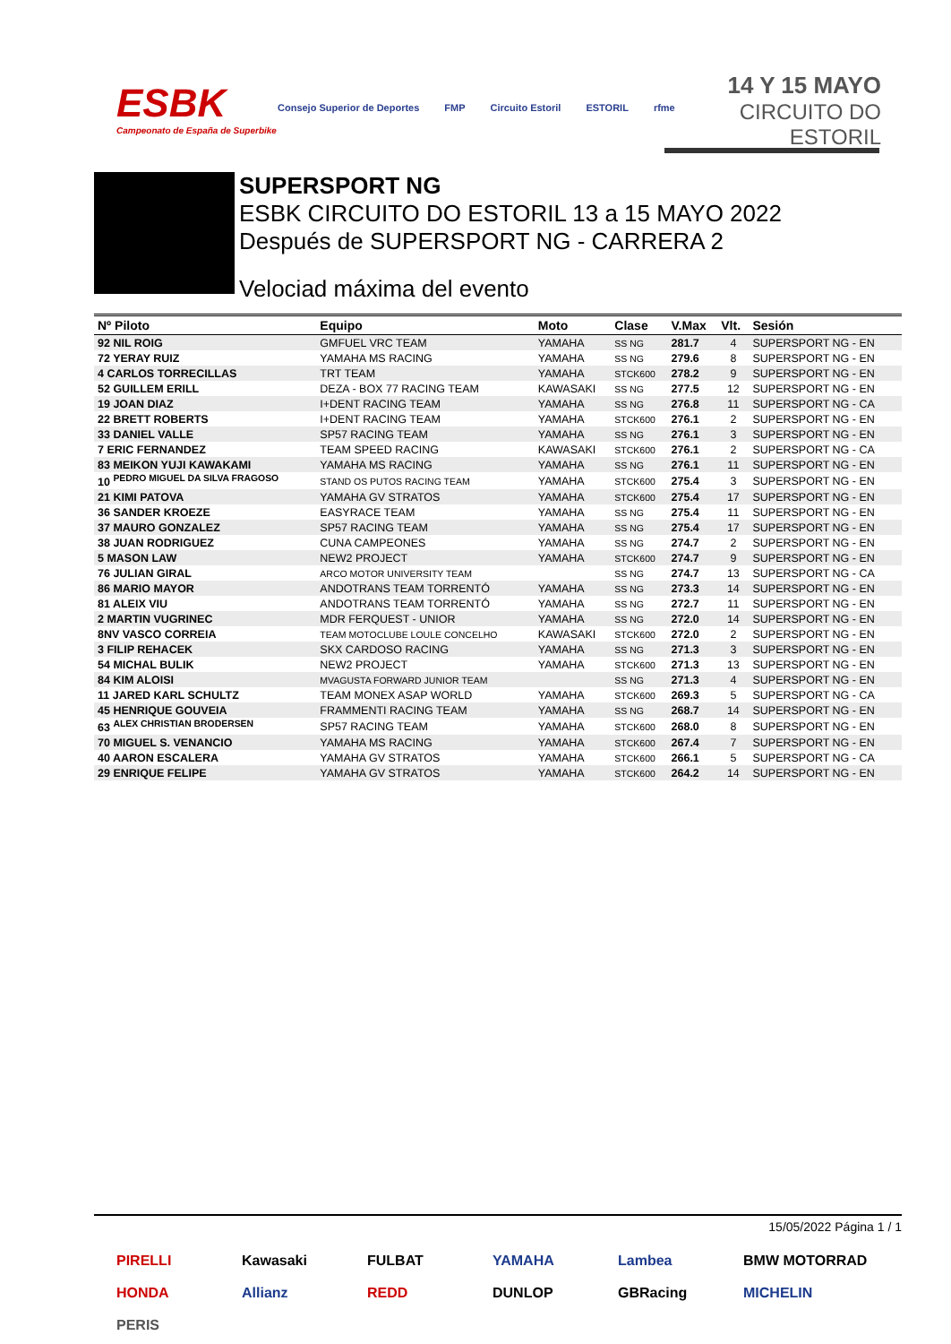ESBK
Campeonato de España de Superbike
Consejo Superior de Deportes FMP Circuito Estoril ESTORIL rfme
14 Y 15 MAYO
CIRCUITO DO ESTORIL
SUPERSPORT NG
ESBK CIRCUITO DO ESTORIL 13 a 15 MAYO 2022
Después de SUPERSPORT NG - CARRERA 2
Velociad máxima del evento
| Nº Piloto | Equipo | Moto | Clase | V.Max | Vlt. | Sesión |
| --- | --- | --- | --- | --- | --- | --- |
| 92 NIL ROIG | GMFUEL VRC TEAM | YAMAHA | SS NG | 281.7 | 4 | SUPERSPORT NG - EN |
| 72 YERAY RUIZ | YAMAHA MS RACING | YAMAHA | SS NG | 279.6 | 8 | SUPERSPORT NG - EN |
| 4 CARLOS TORRECILLAS | TRT TEAM | YAMAHA | STCK600 | 278.2 | 9 | SUPERSPORT NG - EN |
| 52 GUILLEM ERILL | DEZA - BOX 77 RACING TEAM | KAWASAKI | SS NG | 277.5 | 12 | SUPERSPORT NG - EN |
| 19 JOAN DIAZ | I+DENT RACING TEAM | YAMAHA | SS NG | 276.8 | 11 | SUPERSPORT NG - CA |
| 22 BRETT ROBERTS | I+DENT RACING TEAM | YAMAHA | STCK600 | 276.1 | 2 | SUPERSPORT NG - EN |
| 33 DANIEL VALLE | SP57 RACING TEAM | YAMAHA | SS NG | 276.1 | 3 | SUPERSPORT NG - EN |
| 7 ERIC FERNANDEZ | TEAM SPEED RACING | KAWASAKI | STCK600 | 276.1 | 2 | SUPERSPORT NG - CA |
| 83 MEIKON YUJI KAWAKAMI | YAMAHA MS RACING | YAMAHA | SS NG | 276.1 | 11 | SUPERSPORT NG - EN |
| 10 <sup>PEDRO MIGUEL DA SILVA FRAGOSO</sup> | STAND OS PUTOS RACING TEAM | YAMAHA | STCK600 | 275.4 | 3 | SUPERSPORT NG - EN |
| 21 KIMI PATOVA | YAMAHA GV STRATOS | YAMAHA | STCK600 | 275.4 | 17 | SUPERSPORT NG - EN |
| 36 SANDER KROEZE | EASYRACE TEAM | YAMAHA | SS NG | 275.4 | 11 | SUPERSPORT NG - EN |
| 37 MAURO GONZALEZ | SP57 RACING TEAM | YAMAHA | SS NG | 275.4 | 17 | SUPERSPORT NG - EN |
| 38 JUAN RODRIGUEZ | CUNA CAMPEONES | YAMAHA | SS NG | 274.7 | 2 | SUPERSPORT NG - EN |
| 5 MASON LAW | NEW2 PROJECT | YAMAHA | STCK600 | 274.7 | 9 | SUPERSPORT NG - EN |
| 76 JULIAN GIRAL | ARCO MOTOR UNIVERSITY TEAM | | SS NG | 274.7 | 13 | SUPERSPORT NG - CA |
| 86 MARIO MAYOR | ANDOTRANS TEAM TORRENTÓ | YAMAHA | SS NG | 273.3 | 14 | SUPERSPORT NG - EN |
| 81 ALEIX VIU | ANDOTRANS TEAM TORRENTÓ | YAMAHA | SS NG | 272.7 | 11 | SUPERSPORT NG - EN |
| 2 MARTIN VUGRINEC | MDR FERQUEST - UNIOR | YAMAHA | SS NG | 272.0 | 14 | SUPERSPORT NG - EN |
| 8NV VASCO CORREIA | TEAM MOTOCLUBE LOULE CONCELHO | KAWASAKI | STCK600 | 272.0 | 2 | SUPERSPORT NG - EN |
| 3 FILIP REHACEK | SKX CARDOSO RACING | YAMAHA | SS NG | 271.3 | 3 | SUPERSPORT NG - EN |
| 54 MICHAL BULIK | NEW2 PROJECT | YAMAHA | STCK600 | 271.3 | 13 | SUPERSPORT NG - EN |
| 84 KIM ALOISI | MVAGUSTA FORWARD JUNIOR TEAM | | SS NG | 271.3 | 4 | SUPERSPORT NG - EN |
| 11 JARED KARL SCHULTZ | TEAM MONEX ASAP WORLD | YAMAHA | STCK600 | 269.3 | 5 | SUPERSPORT NG - CA |
| 45 HENRIQUE GOUVEIA | FRAMMENTI RACING TEAM | YAMAHA | SS NG | 268.7 | 14 | SUPERSPORT NG - EN |
| 63 <sup>ALEX CHRISTIAN BRODERSEN</sup> | SP57 RACING TEAM | YAMAHA | STCK600 | 268.0 | 8 | SUPERSPORT NG - EN |
| 70 MIGUEL S. VENANCIO | YAMAHA MS RACING | YAMAHA | STCK600 | 267.4 | 7 | SUPERSPORT NG - EN |
| 40 AARON ESCALERA | YAMAHA GV STRATOS | YAMAHA | STCK600 | 266.1 | 5 | SUPERSPORT NG - CA |
| 29 ENRIQUE FELIPE | YAMAHA GV STRATOS | YAMAHA | STCK600 | 264.2 | 14 | SUPERSPORT NG - EN |
15/05/2022 Página 1 / 1
PIRELLI Kawasaki FULBAT YAMAHA Lambea BMW MOTORRAD HONDA Allianz REDD DUNLOP GBRacing MICHELIN PERIS